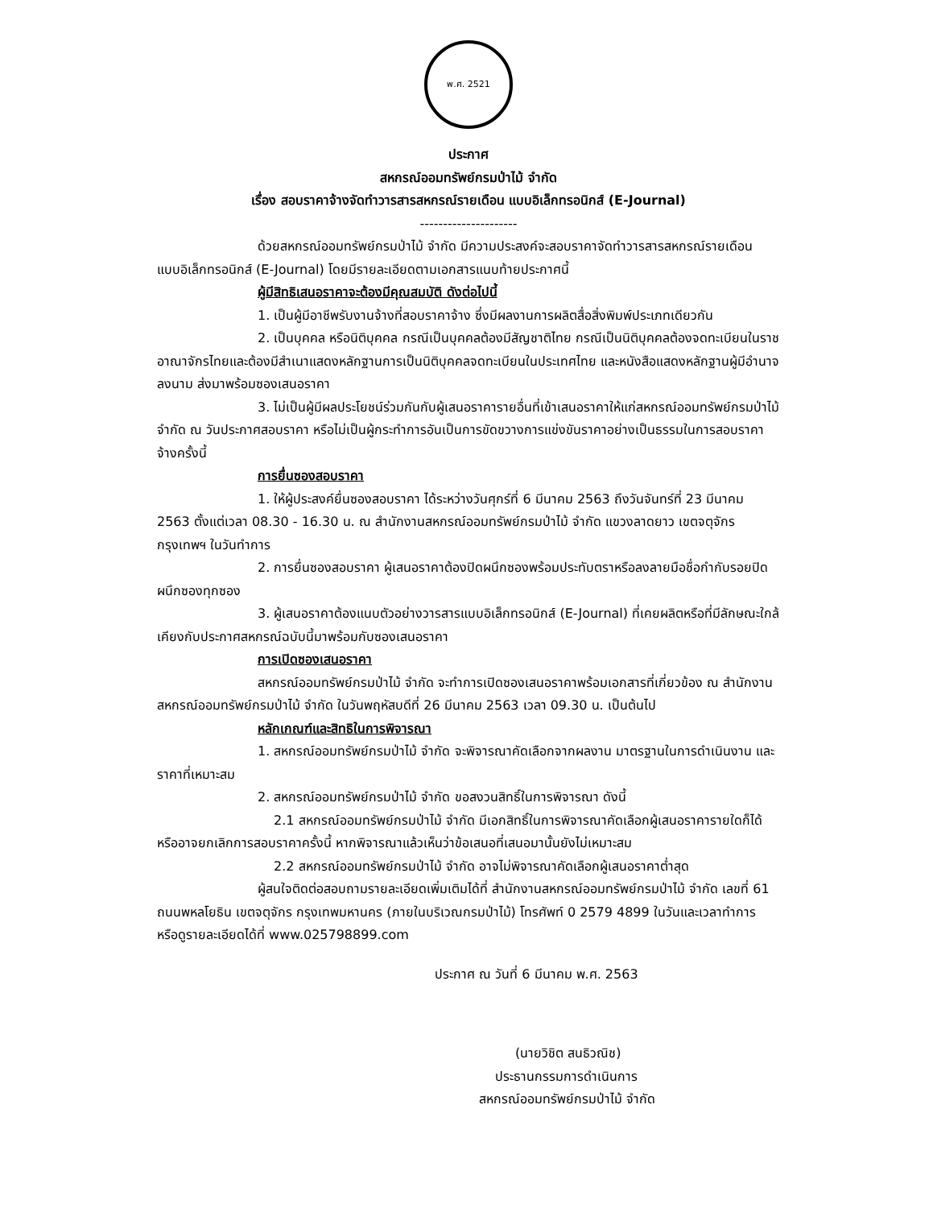พ.ศ. 2521
ประกาศ
สหกรณ์ออมทรัพย์กรมป่าไม้ จำกัด
เรื่อง สอบราคาจ้างจัดทำวารสารสหกรณ์รายเดือน แบบอิเล็กทรอนิกส์ (E-Journal)
---------------------
ด้วยสหกรณ์ออมทรัพย์กรมป่าไม้ จำกัด มีความประสงค์จะสอบราคาจัดทำวารสารสหกรณ์รายเดือน แบบอิเล็กทรอนิกส์ (E-Journal) โดยมีรายละเอียดตามเอกสารแนบท้ายประกาศนี้
ผู้มีสิทธิเสนอราคาจะต้องมีคุณสมบัติ ดังต่อไปนี้
1. เป็นผู้มีอาชีพรับงานจ้างที่สอบราคาจ้าง ซึ่งมีผลงานการผลิตสื่อสิ่งพิมพ์ประเภทเดียวกัน
2. เป็นบุคคล หรือนิติบุคคล กรณีเป็นบุคคลต้องมีสัญชาติไทย กรณีเป็นนิติบุคคลต้องจดทะเบียนในราชอาณาจักรไทยและต้องมีสำเนาแสดงหลักฐานการเป็นนิติบุคคลจดทะเบียนในประเทศไทย และหนังสือแสดงหลักฐานผู้มีอำนาจลงนาม ส่งมาพร้อมซองเสนอราคา
3. ไม่เป็นผู้มีผลประโยชน์ร่วมกันกับผู้เสนอราคารายอื่นที่เข้าเสนอราคาให้แก่สหกรณ์ออมทรัพย์กรมป่าไม้ จำกัด ณ วันประกาศสอบราคา หรือไม่เป็นผู้กระทำการอันเป็นการขัดขวางการแข่งขันราคาอย่างเป็นธรรมในการสอบราคาจ้างครั้งนี้
การยื่นซองสอบราคา
1. ให้ผู้ประสงค์ยื่นซองสอบราคา ได้ระหว่างวันศุกร์ที่ 6 มีนาคม 2563 ถึงวันจันทร์ที่ 23 มีนาคม 2563 ตั้งแต่เวลา 08.30 - 16.30 น. ณ สำนักงานสหกรณ์ออมทรัพย์กรมป่าไม้ จำกัด แขวงลาดยาว เขตจตุจักร กรุงเทพฯ ในวันทำการ
2. การยื่นซองสอบราคา ผู้เสนอราคาต้องปิดผนึกซองพร้อมประทับตราหรือลงลายมือชื่อกำกับรอยปิดผนึกซองทุกซอง
3. ผู้เสนอราคาต้องแนบตัวอย่างวารสารแบบอิเล็กทรอนิกส์ (E-Journal) ที่เคยผลิตหรือที่มีลักษณะใกล้เคียงกับประกาศสหกรณ์ฉบับนี้มาพร้อมกับซองเสนอราคา
การเปิดซองเสนอราคา
สหกรณ์ออมทรัพย์กรมป่าไม้ จำกัด จะทำการเปิดซองเสนอราคาพร้อมเอกสารที่เกี่ยวข้อง ณ สำนักงานสหกรณ์ออมทรัพย์กรมป่าไม้ จำกัด ในวันพฤหัสบดีที่ 26 มีนาคม 2563 เวลา 09.30 น. เป็นต้นไป
หลักเกณฑ์และสิทธิในการพิจารณา
1. สหกรณ์ออมทรัพย์กรมป่าไม้ จำกัด จะพิจารณาคัดเลือกจากผลงาน มาตรฐานในการดำเนินงาน และราคาที่เหมาะสม
2. สหกรณ์ออมทรัพย์กรมป่าไม้ จำกัด ขอสงวนสิทธิ์ในการพิจารณา ดังนี้
2.1 สหกรณ์ออมทรัพย์กรมป่าไม้ จำกัด มีเอกสิทธิ์ในการพิจารณาคัดเลือกผู้เสนอราคารายใดก็ได้ หรืออาจยกเลิกการสอบราคาครั้งนี้ หากพิจารณาแล้วเห็นว่าข้อเสนอที่เสนอมานั้นยังไม่เหมาะสม
2.2 สหกรณ์ออมทรัพย์กรมป่าไม้ จำกัด อาจไม่พิจารณาคัดเลือกผู้เสนอราคาต่ำสุด
ผู้สนใจติดต่อสอบถามรายละเอียดเพิ่มเติมได้ที่ สำนักงานสหกรณ์ออมทรัพย์กรมป่าไม้ จำกัด เลขที่ 61 ถนนพหลโยธิน เขตจตุจักร กรุงเทพมหานคร (ภายในบริเวณกรมป่าไม้) โทรศัพท์ 0 2579 4899 ในวันและเวลาทำการ หรือดูรายละเอียดได้ที่ www.025798899.com
ประกาศ ณ วันที่ 6 มีนาคม พ.ศ. 2563
(นายวิชิต สนธิวณิช)
ประธานกรรมการดำเนินการ
สหกรณ์ออมทรัพย์กรมป่าไม้ จำกัด